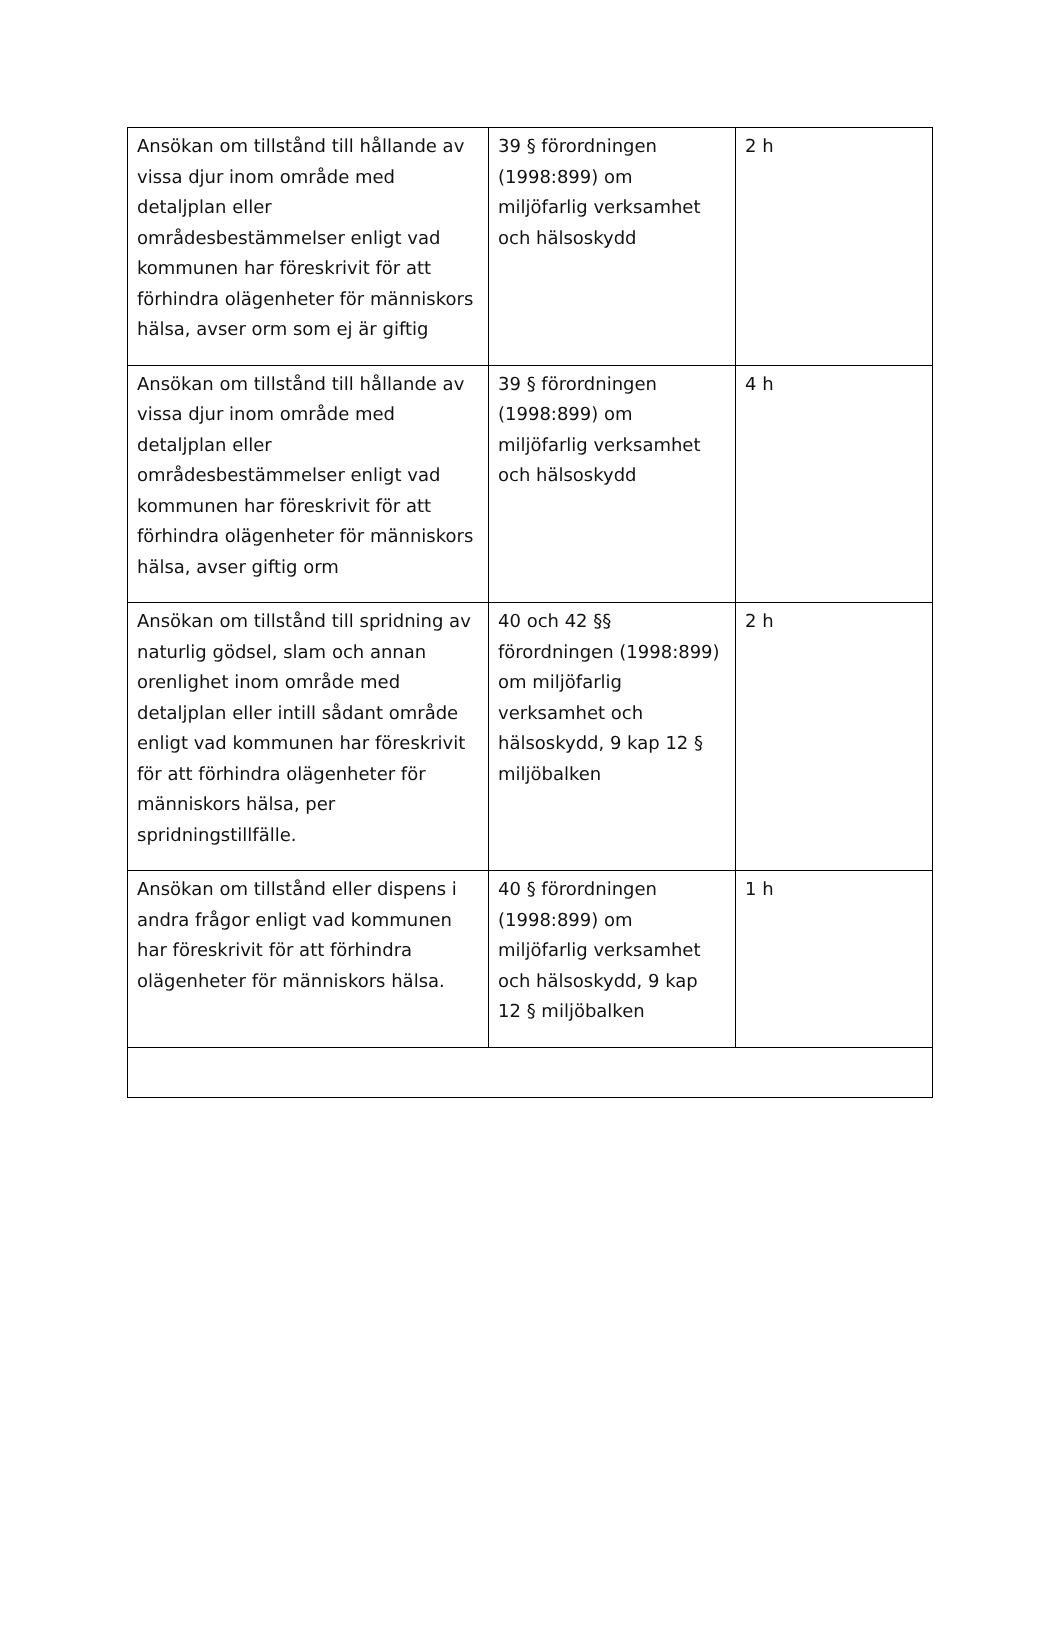| Ansökan om tillstånd till hållande av vissa djur inom område med detaljplan eller områdesbestämmelser enligt vad kommunen har föreskrivit för att förhindra olägenheter för människors hälsa, avser orm som ej är giftig | 39 § förordningen (1998:899) om miljöfarlig verksamhet och hälsoskydd | 2 h |
| Ansökan om tillstånd till hållande av vissa djur inom område med detaljplan eller områdesbestämmelser enligt vad kommunen har föreskrivit för att förhindra olägenheter för människors hälsa, avser giftig orm | 39 § förordningen (1998:899) om miljöfarlig verksamhet och hälsoskydd | 4 h |
| Ansökan om tillstånd till spridning av naturlig gödsel, slam och annan orenlighet inom område med detaljplan eller intill sådant område enligt vad kommunen har föreskrivit för att förhindra olägenheter för människors hälsa, per spridningstillfälle. | 40 och 42 §§ förordningen (1998:899) om miljöfarlig verksamhet och hälsoskydd, 9 kap 12 § miljöbalken | 2 h |
| Ansökan om tillstånd eller dispens i andra frågor enligt vad kommunen har föreskrivit för att förhindra olägenheter för människors hälsa. | 40 § förordningen (1998:899) om miljöfarlig verksamhet och hälsoskydd, 9 kap 12 § miljöbalken | 1 h |